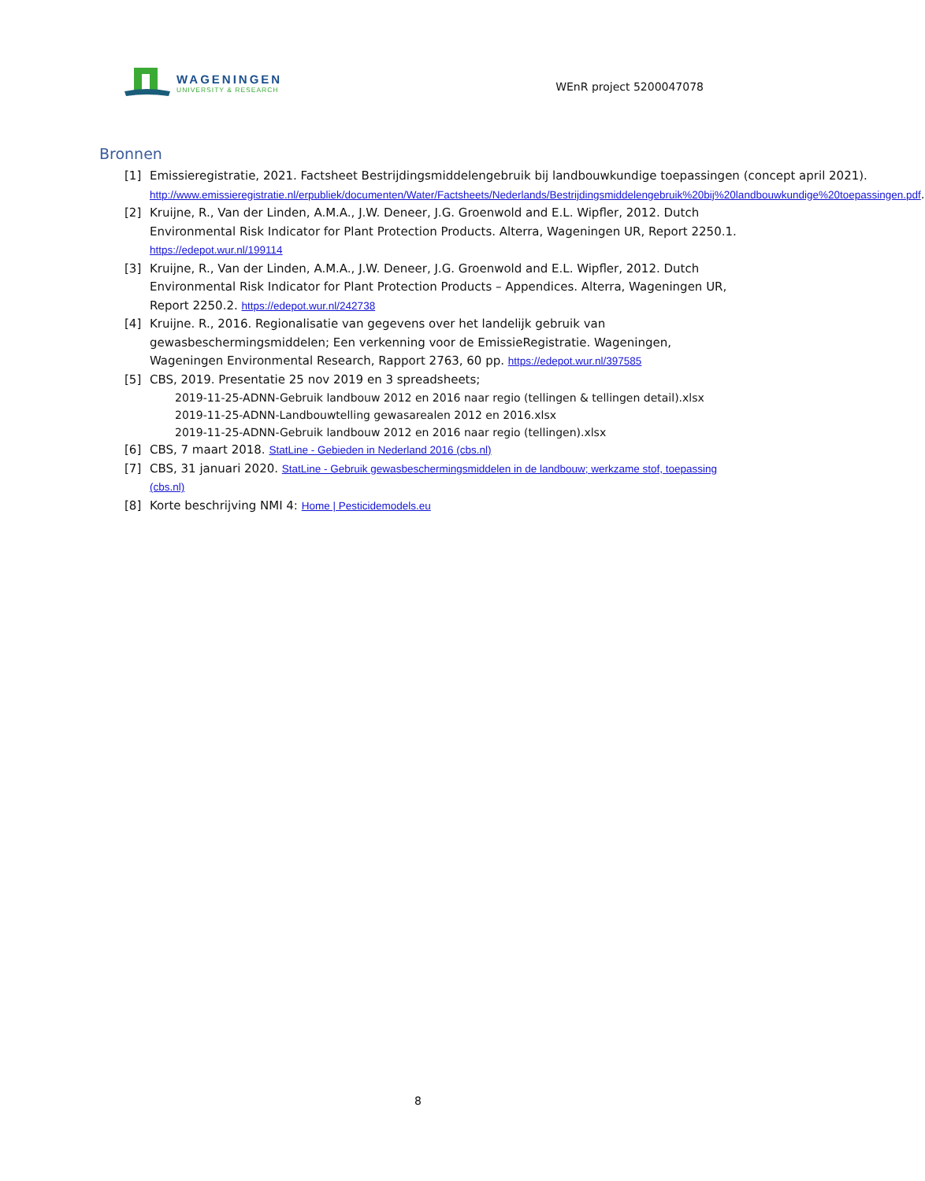WAGENINGEN
UNIVERSITY & RESEARCH
WEnR project 5200047078
Bronnen
[1] Emissieregistratie, 2021. Factsheet Bestrijdingsmiddelengebruik bij landbouwkundige toepassingen (concept april 2021). http://www.emissieregistratie.nl/erpubliek/documenten/Water/Factsheets/Nederlands/Bestrijdingsmiddelengebruik%20bij%20landbouwkundige%20toepassingen.pdf.
[2] Kruijne, R., Van der Linden, A.M.A., J.W. Deneer, J.G. Groenwold and E.L. Wipfler, 2012. Dutch Environmental Risk Indicator for Plant Protection Products. Alterra, Wageningen UR, Report 2250.1. https://edepot.wur.nl/199114
[3] Kruijne, R., Van der Linden, A.M.A., J.W. Deneer, J.G. Groenwold and E.L. Wipfler, 2012. Dutch Environmental Risk Indicator for Plant Protection Products – Appendices. Alterra, Wageningen UR, Report 2250.2. https://edepot.wur.nl/242738
[4] Kruijne. R., 2016. Regionalisatie van gegevens over het landelijk gebruik van gewasbeschermingsmiddelen; Een verkenning voor de EmissieRegistratie. Wageningen, Wageningen Environmental Research, Rapport 2763, 60 pp. https://edepot.wur.nl/397585
[5] CBS, 2019. Presentatie 25 nov 2019 en 3 spreadsheets;
2019-11-25-ADNN-Gebruik landbouw 2012 en 2016 naar regio (tellingen & tellingen detail).xlsx
2019-11-25-ADNN-Landbouwtelling gewasarealen 2012 en 2016.xlsx
2019-11-25-ADNN-Gebruik landbouw 2012 en 2016 naar regio (tellingen).xlsx
[6] CBS, 7 maart 2018. StatLine - Gebieden in Nederland 2016 (cbs.nl)
[7] CBS, 31 januari 2020. StatLine - Gebruik gewasbeschermingsmiddelen in de landbouw; werkzame stof, toepassing (cbs.nl)
[8] Korte beschrijving NMI 4: Home | Pesticidemodels.eu
8